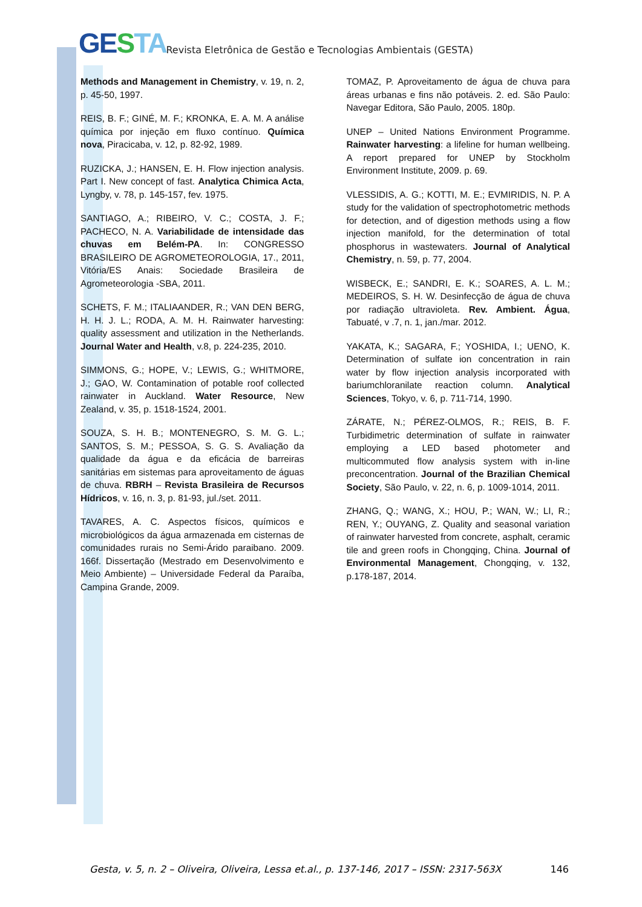GESTA
Revista Eletrônica de Gestão e Tecnologias Ambientais (GESTA)
Methods and Management in Chemistry, v. 19, n. 2, p. 45-50, 1997.
REIS, B. F.; GINÉ, M. F.; KRONKA, E. A. M. A análise química por injeção em fluxo contínuo. Química nova, Piracicaba, v. 12, p. 82-92, 1989.
RUZICKA, J.; HANSEN, E. H. Flow injection analysis. Part I. New concept of fast. Analytica Chimica Acta, Lyngby, v. 78, p. 145-157, fev. 1975.
SANTIAGO, A.; RIBEIRO, V. C.; COSTA, J. F.; PACHECO, N. A. Variabilidade de intensidade das chuvas em Belém-PA. In: CONGRESSO BRASILEIRO DE AGROMETEOROLOGIA, 17., 2011, Vitória/ES Anais: Sociedade Brasileira de Agrometeorologia -SBA, 2011.
SCHETS, F. M.; ITALIAANDER, R.; VAN DEN BERG, H. H. J. L.; RODA, A. M. H. Rainwater harvesting: quality assessment and utilization in the Netherlands. Journal Water and Health, v.8, p. 224-235, 2010.
SIMMONS, G.; HOPE, V.; LEWIS, G.; WHITMORE, J.; GAO, W. Contamination of potable roof collected rainwater in Auckland. Water Resource, New Zealand, v. 35, p. 1518-1524, 2001.
SOUZA, S. H. B.; MONTENEGRO, S. M. G. L.; SANTOS, S. M.; PESSOA, S. G. S. Avaliação da qualidade da água e da eficácia de barreiras sanitárias em sistemas para aproveitamento de águas de chuva. RBRH – Revista Brasileira de Recursos Hídricos, v. 16, n. 3, p. 81-93, jul./set. 2011.
TAVARES, A. C. Aspectos físicos, químicos e microbiológicos da água armazenada em cisternas de comunidades rurais no Semi-Árido paraibano. 2009. 166f. Dissertação (Mestrado em Desenvolvimento e Meio Ambiente) – Universidade Federal da Paraíba, Campina Grande, 2009.
TOMAZ, P. Aproveitamento de água de chuva para áreas urbanas e fins não potáveis. 2. ed. São Paulo: Navegar Editora, São Paulo, 2005. 180p.
UNEP – United Nations Environment Programme. Rainwater harvesting: a lifeline for human wellbeing. A report prepared for UNEP by Stockholm Environment Institute, 2009. p. 69.
VLESSIDIS, A. G.; KOTTI, M. E.; EVMIRIDIS, N. P. A study for the validation of spectrophotometric methods for detection, and of digestion methods using a flow injection manifold, for the determination of total phosphorus in wastewaters. Journal of Analytical Chemistry, n. 59, p. 77, 2004.
WISBECK, E.; SANDRI, E. K.; SOARES, A. L. M.; MEDEIROS, S. H. W. Desinfecção de água de chuva por radiação ultravioleta. Rev. Ambient. Água, Tabuaté, v .7, n. 1, jan./mar. 2012.
YAKATA, K.; SAGARA, F.; YOSHIDA, I.; UENO, K. Determination of sulfate ion concentration in rain water by flow injection analysis incorporated with bariumchloranilate reaction column. Analytical Sciences, Tokyo, v. 6, p. 711-714, 1990.
ZÁRATE, N.; PÉREZ-OLMOS, R.; REIS, B. F. Turbidimetric determination of sulfate in rainwater employing a LED based photometer and multicommuted flow analysis system with in-line preconcentration. Journal of the Brazilian Chemical Society, São Paulo, v. 22, n. 6, p. 1009-1014, 2011.
ZHANG, Q.; WANG, X.; HOU, P.; WAN, W.; LI, R.; REN, Y.; OUYANG, Z. Quality and seasonal variation of rainwater harvested from concrete, asphalt, ceramic tile and green roofs in Chongqing, China. Journal of Environmental Management, Chongqing, v. 132, p.178-187, 2014.
Gesta, v. 5, n. 2 – Oliveira, Oliveira, Lessa et.al., p. 137-146, 2017 – ISSN: 2317-563X 146